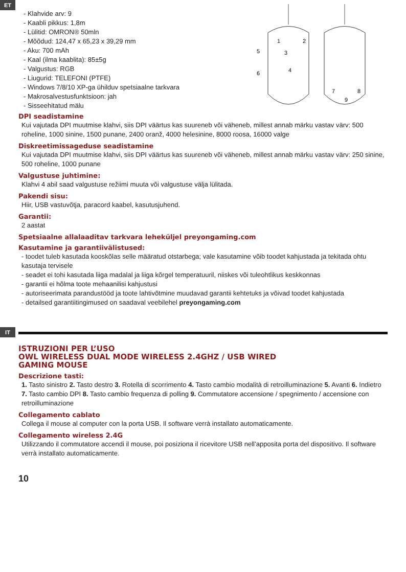ET
- Klahvide arv: 9
- Kaabli pikkus: 1,8m
- Lülitid: OMRON® 50mln
- Mõõdud: 124,47 x 65,23 x 39,29 mm
- Aku: 700 mAh
- Kaal (ilma kaablita): 85±5g
- Valgustus: RGB
- Liugurid: TELEFONI (PTFE)
- Windows 7/8/10 XP-ga ühilduv spetsiaalne tarkvara
- Makrosalvestusfunktsioon: jah
- Sisseehitatud mälu
1
2
3
4
5
6
7
8
9
DPI seadistamine
Kui vajutada DPI muutmise klahvi, siis DPI väärtus kas suureneb või väheneb, millest annab märku vastav värv: 500 roheline, 1000 sinine, 1500 punane, 2400 oranž, 4000 helesinine, 8000 roosa, 16000 valge
Diskreetimissageduse seadistamine
Kui vajutada DPI muutmise klahvi, siis DPI väärtus kas suureneb või väheneb, millest annab märku vastav värv: 250 sinine, 500 roheline, 1000 punane
Valgustuse juhtimine:
Klahvi 4 abil saad valgustuse režiimi muuta või valgustuse välja lülitada.
Pakendi sisu:
Hiir, USB vastuvõtja, paracord kaabel, kasutusjuhend.
Garantii:
2 aastat
Spetsiaalne allalaaditav tarkvara leheküljel preyongaming.com
Kasutamine ja garantiivälistused:
- toodet tuleb kasutada kooskõlas selle määratud otstarbega; vale kasutamine võib toodet kahjustada ja tekitada ohtu kasutaja tervisele
- seadet ei tohi kasutada liiga madalal ja liiga kõrgel temperatuuril, niiskes või tuleohtlikus keskkonnas
- garantii ei hõlma toote mehaanilisi kahjustusi
- autoriseerimata parandustööd ja toote lahtivõtmine muudavad garantii kehtetuks ja võivad toodet kahjustada
- detailsed garantiitingimused on saadaval veebilehel preyongaming.com
IT
ISTRUZIONI PER L’USO
OWL WIRELESS DUAL MODE WIRELESS 2.4GHZ / USB WIRED
GAMING MOUSE
Descrizione tasti:
1. Tasto sinistro 2. Tasto destro 3. Rotella di scorrimento 4. Tasto cambio modalità di retroilluminazione 5. Avanti 6. Indietro 7. Tasto cambio DPI 8. Tasto cambio frequenza di polling 9. Commutatore accensione / spegnimento / accensione con retroilluminazione
Collegamento cablato
Collega il mouse al computer con la porta USB. Il software verrà installato automaticamente.
Collegamento wireless 2.4G
Utilizzando il commutatore accendi il mouse, poi posiziona il ricevitore USB nell’apposita porta del dispositivo. Il software verrà installato automaticamente.
10